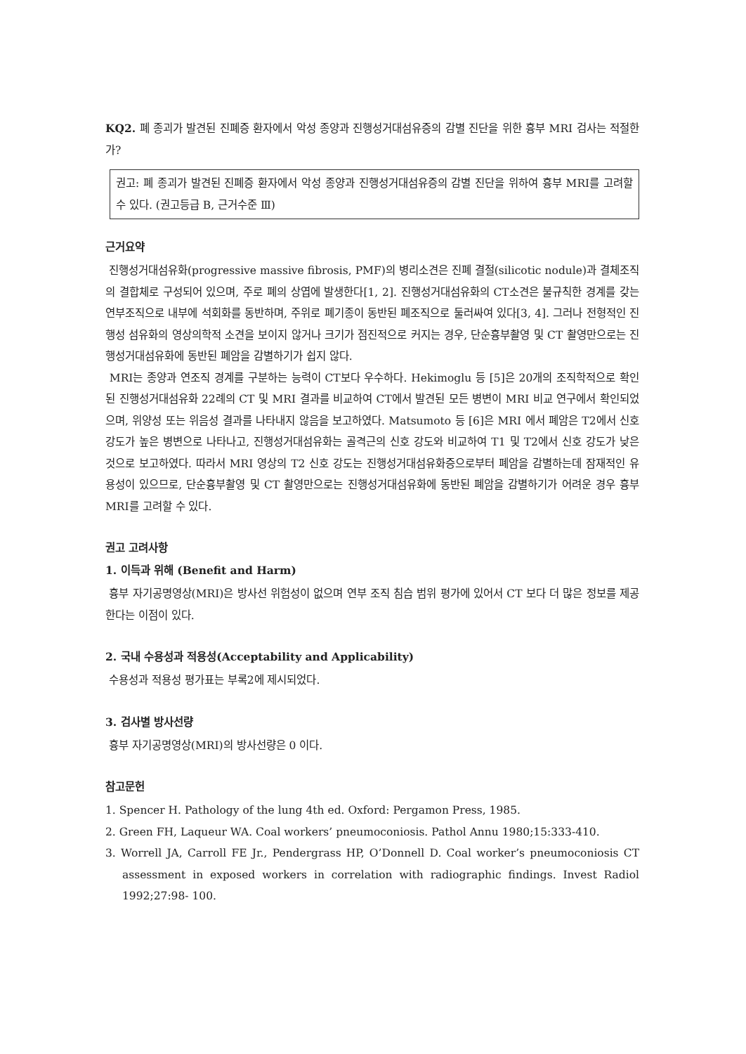KQ2. 폐 종괴가 발견된 진폐증 환자에서 악성 종양과 진행성거대섬유증의 감별 진단을 위한 흉부 MRI 검사는 적절한가?
권고: 폐 종괴가 발견된 진폐증 환자에서 악성 종양과 진행성거대섬유증의 감별 진단을 위하여 흉부 MRI를 고려할 수 있다. (권고등급 B, 근거수준 Ⅲ)
근거요약
진행성거대섬유화(progressive massive fibrosis, PMF)의 병리소견은 진폐 결절(silicotic nodule)과 결체조직의 결합체로 구성되어 있으며, 주로 폐의 상엽에 발생한다[1, 2]. 진행성거대섬유화의 CT소견은 불규칙한 경계를 갖는 연부조직으로 내부에 석회화를 동반하며, 주위로 폐기종이 동반된 폐조직으로 둘러싸여 있다[3, 4]. 그러나 전형적인 진행성 섬유화의 영상의학적 소견을 보이지 않거나 크기가 점진적으로 커지는 경우, 단순흉부촬영 및 CT 촬영만으로는 진행성거대섬유화에 동반된 폐암을 감별하기가 쉽지 않다.
MRI는 종양과 연조직 경계를 구분하는 능력이 CT보다 우수하다. Hekimoglu 등 [5]은 20개의 조직학적으로 확인된 진행성거대섬유화 22례의 CT 및 MRI 결과를 비교하여 CT에서 발견된 모든 병변이 MRI 비교 연구에서 확인되었으며, 위양성 또는 위음성 결과를 나타내지 않음을 보고하였다. Matsumoto 등 [6]은 MRI 에서 폐암은 T2에서 신호 강도가 높은 병변으로 나타나고, 진행성거대섬유화는 골격근의 신호 강도와 비교하여 T1 및 T2에서 신호 강도가 낮은 것으로 보고하였다. 따라서 MRI 영상의 T2 신호 강도는 진행성거대섬유화증으로부터 폐암을 감별하는데 잠재적인 유용성이 있으므로, 단순흉부촬영 및 CT 촬영만으로는 진행성거대섬유화에 동반된 폐암을 감별하기가 어려운 경우 흉부 MRI를 고려할 수 있다.
권고 고려사항
1. 이득과 위해 (Benefit and Harm)
흉부 자기공명영상(MRI)은 방사선 위험성이 없으며 연부 조직 침습 범위 평가에 있어서 CT 보다 더 많은 정보를 제공한다는 이점이 있다.
2. 국내 수용성과 적용성(Acceptability and Applicability)
수용성과 적용성 평가표는 부록2에 제시되었다.
3. 검사별 방사선량
흉부 자기공명영상(MRI)의 방사선량은 0 이다.
참고문헌
1. Spencer H. Pathology of the lung 4th ed. Oxford: Pergamon Press, 1985.
2. Green FH, Laqueur WA. Coal workers’ pneumoconiosis. Pathol Annu 1980;15:333-410.
3. Worrell JA, Carroll FE Jr., Pendergrass HP, O’Donnell D. Coal worker’s pneumoconiosis CT assessment in exposed workers in correlation with radiographic findings. Invest Radiol 1992;27:98- 100.